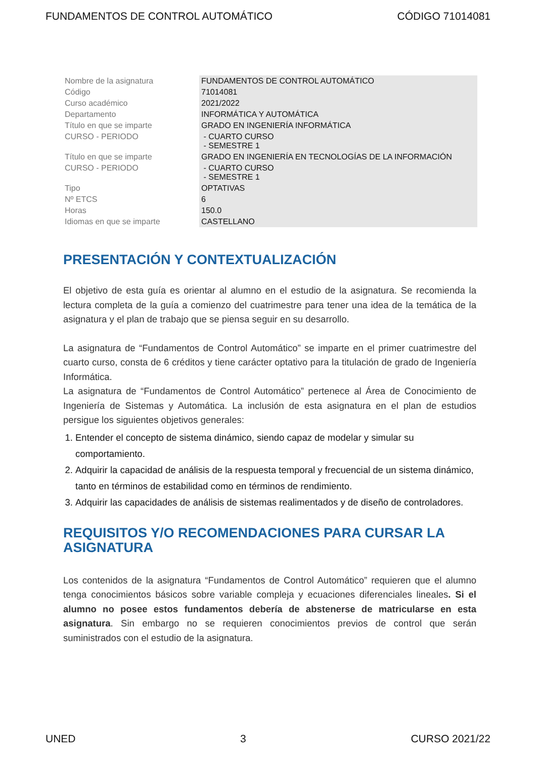FUNDAMENTOS DE CONTROL AUTOMÁTICO CÓDIGO 71014081
| Nombre de la asignatura | FUNDAMENTOS DE CONTROL AUTOMÁTICO |
| Código | 71014081 |
| Curso académico | 2021/2022 |
| Departamento | INFORMÁTICA Y AUTOMÁTICA |
| Título en que se imparte | GRADO EN INGENIERÍA INFORMÁTICA |
| CURSO - PERIODO | - CUARTO CURSO - SEMESTRE 1 |
| Título en que se imparte | GRADO EN INGENIERÍA EN TECNOLOGÍAS DE LA INFORMACIÓN |
| CURSO - PERIODO | - CUARTO CURSO - SEMESTRE 1 |
| Tipo | OPTATIVAS |
| Nº ETCS | 6 |
| Horas | 150.0 |
| Idiomas en que se imparte | CASTELLANO |
PRESENTACIÓN Y CONTEXTUALIZACIÓN
El objetivo de esta guía es orientar al alumno en el estudio de la asignatura. Se recomienda la lectura completa de la guía a comienzo del cuatrimestre para tener una idea de la temática de la asignatura y el plan de trabajo que se piensa seguir en su desarrollo.
La asignatura de “Fundamentos de Control Automático” se imparte en el primer cuatrimestre del cuarto curso, consta de 6 créditos y tiene carácter optativo para la titulación de grado de Ingeniería Informática.
La asignatura de “Fundamentos de Control Automático” pertenece al Área de Conocimiento de Ingeniería de Sistemas y Automática. La inclusión de esta asignatura en el plan de estudios persigue los siguientes objetivos generales:
1. Entender el concepto de sistema dinámico, siendo capaz de modelar y simular su comportamiento.
2. Adquirir la capacidad de análisis de la respuesta temporal y frecuencial de un sistema dinámico, tanto en términos de estabilidad como en términos de rendimiento.
3. Adquirir las capacidades de análisis de sistemas realimentados y de diseño de controladores.
REQUISITOS Y/O RECOMENDACIONES PARA CURSAR LA ASIGNATURA
Los contenidos de la asignatura “Fundamentos de Control Automático” requieren que el alumno tenga conocimientos básicos sobre variable compleja y ecuaciones diferenciales lineales. Si el alumno no posee estos fundamentos debería de abstenerse de matricularse en esta asignatura. Sin embargo no se requieren conocimientos previos de control que serán suministrados con el estudio de la asignatura.
UNED 3 CURSO 2021/22